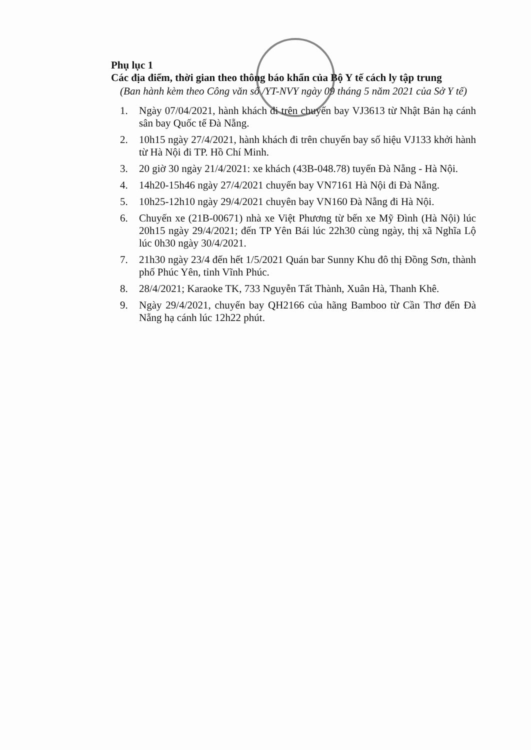Phụ lục 1
Các địa điểm, thời gian theo thông báo khẩn của Bộ Y tế cách ly tập trung
(Ban hành kèm theo Công văn số /YT-NVY ngày 09 tháng 5 năm 2021 của Sở Y tế)
1. Ngày 07/04/2021, hành khách đi trên chuyến bay VJ3613 từ Nhật Bản hạ cánh sân bay Quốc tế Đà Nẵng.
2. 10h15 ngày 27/4/2021, hành khách đi trên chuyến bay số hiệu VJ133 khởi hành từ Hà Nội đi TP. Hồ Chí Minh.
3. 20 giờ 30 ngày 21/4/2021: xe khách (43B-048.78) tuyến Đà Nẵng - Hà Nội.
4. 14h20-15h46 ngày 27/4/2021 chuyến bay VN7161 Hà Nội đi Đà Nẵng.
5. 10h25-12h10 ngày 29/4/2021 chuyên bay VN160 Đà Nẵng đi Hà Nội.
6. Chuyến xe (21B-00671) nhà xe Việt Phương từ bến xe Mỹ Đình (Hà Nội) lúc 20h15 ngày 29/4/2021; đến TP Yên Bái lúc 22h30 cùng ngày, thị xã Nghĩa Lộ lúc 0h30 ngày 30/4/2021.
7. 21h30 ngày 23/4 đến hết 1/5/2021 Quán bar Sunny Khu đô thị Đồng Sơn, thành phố Phúc Yên, tỉnh Vĩnh Phúc.
8. 28/4/2021; Karaoke TK, 733 Nguyễn Tất Thành, Xuân Hà, Thanh Khê.
9. Ngày 29/4/2021, chuyến bay QH2166 của hãng Bamboo từ Cần Thơ đến Đà Nẵng hạ cánh lúc 12h22 phút.